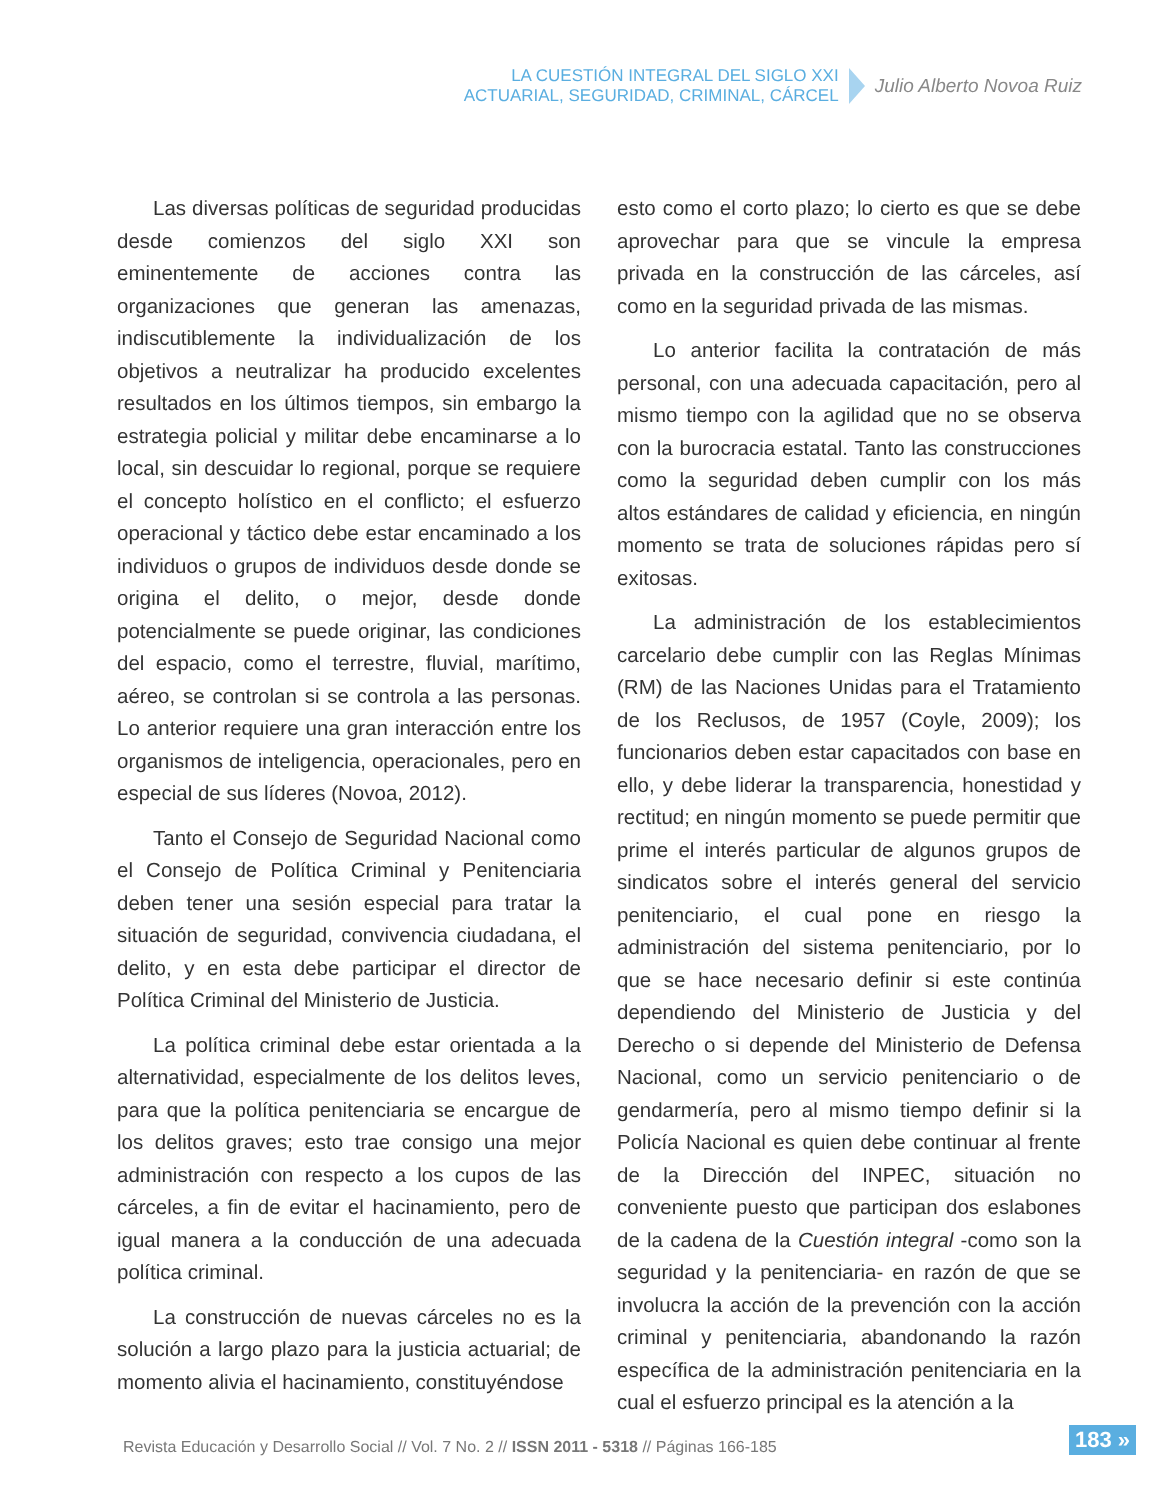LA CUESTIÓN INTEGRAL DEL SIGLO XXI
ACTUARIAL, SEGURIDAD, CRIMINAL, CÁRCEL
Julio Alberto Novoa Ruiz
Las diversas políticas de seguridad producidas desde comienzos del siglo XXI son eminentemente de acciones contra las organizaciones que generan las amenazas, indiscutiblemente la individualización de los objetivos a neutralizar ha producido excelentes resultados en los últimos tiempos, sin embargo la estrategia policial y militar debe encaminarse a lo local, sin descuidar lo regional, porque se requiere el concepto holístico en el conflicto; el esfuerzo operacional y táctico debe estar encaminado a los individuos o grupos de individuos desde donde se origina el delito, o mejor, desde donde potencialmente se puede originar, las condiciones del espacio, como el terrestre, fluvial, marítimo, aéreo, se controlan si se controla a las personas. Lo anterior requiere una gran interacción entre los organismos de inteligencia, operacionales, pero en especial de sus líderes (Novoa, 2012).
Tanto el Consejo de Seguridad Nacional como el Consejo de Política Criminal y Penitenciaria deben tener una sesión especial para tratar la situación de seguridad, convivencia ciudadana, el delito, y en esta debe participar el director de Política Criminal del Ministerio de Justicia.
La política criminal debe estar orientada a la alternatividad, especialmente de los delitos leves, para que la política penitenciaria se encargue de los delitos graves; esto trae consigo una mejor administración con respecto a los cupos de las cárceles, a fin de evitar el hacinamiento, pero de igual manera a la conducción de una adecuada política criminal.
La construcción de nuevas cárceles no es la solución a largo plazo para la justicia actuarial; de momento alivia el hacinamiento, constituyéndose
esto como el corto plazo; lo cierto es que se debe aprovechar para que se vincule la empresa privada en la construcción de las cárceles, así como en la seguridad privada de las mismas.
Lo anterior facilita la contratación de más personal, con una adecuada capacitación, pero al mismo tiempo con la agilidad que no se observa con la burocracia estatal. Tanto las construcciones como la seguridad deben cumplir con los más altos estándares de calidad y eficiencia, en ningún momento se trata de soluciones rápidas pero sí exitosas.
La administración de los establecimientos carcelario debe cumplir con las Reglas Mínimas (RM) de las Naciones Unidas para el Tratamiento de los Reclusos, de 1957 (Coyle, 2009); los funcionarios deben estar capacitados con base en ello, y debe liderar la transparencia, honestidad y rectitud; en ningún momento se puede permitir que prime el interés particular de algunos grupos de sindicatos sobre el interés general del servicio penitenciario, el cual pone en riesgo la administración del sistema penitenciario, por lo que se hace necesario definir si este continúa dependiendo del Ministerio de Justicia y del Derecho o si depende del Ministerio de Defensa Nacional, como un servicio penitenciario o de gendarmería, pero al mismo tiempo definir si la Policía Nacional es quien debe continuar al frente de la Dirección del INPEC, situación no conveniente puesto que participan dos eslabones de la cadena de la Cuestión integral -como son la seguridad y la penitenciaria- en razón de que se involucra la acción de la prevención con la acción criminal y penitenciaria, abandonando la razón específica de la administración penitenciaria en la cual el esfuerzo principal es la atención a la
Revista Educación y Desarrollo Social // Vol. 7 No. 2 // ISSN 2011 - 5318 // Páginas 166-185
183 »